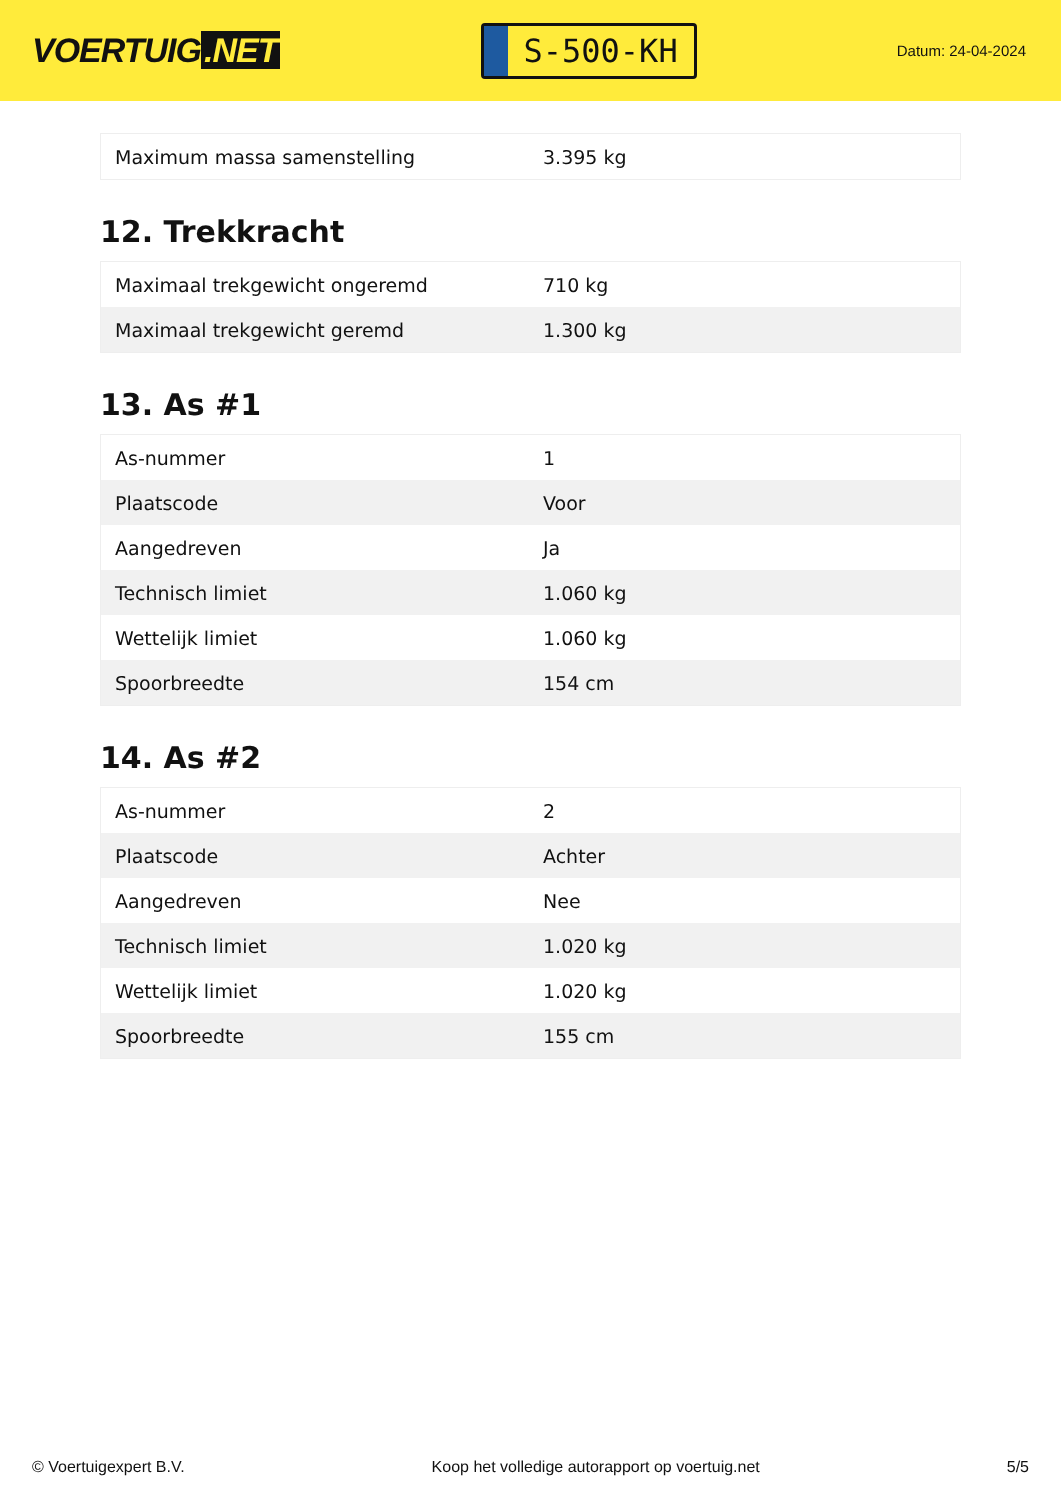VOERTUIG.NET
S-500-KH
Datum: 24-04-2024
| Maximum massa samenstelling | 3.395 kg |
12. Trekkracht
| Maximaal trekgewicht ongeremd | 710 kg |
| Maximaal trekgewicht geremd | 1.300 kg |
13. As #1
| As-nummer | 1 |
| Plaatscode | Voor |
| Aangedreven | Ja |
| Technisch limiet | 1.060 kg |
| Wettelijk limiet | 1.060 kg |
| Spoorbreedte | 154 cm |
14. As #2
| As-nummer | 2 |
| Plaatscode | Achter |
| Aangedreven | Nee |
| Technisch limiet | 1.020 kg |
| Wettelijk limiet | 1.020 kg |
| Spoorbreedte | 155 cm |
© Voertuigexpert B.V. Koop het volledige autorapport op voertuig.net 5/5